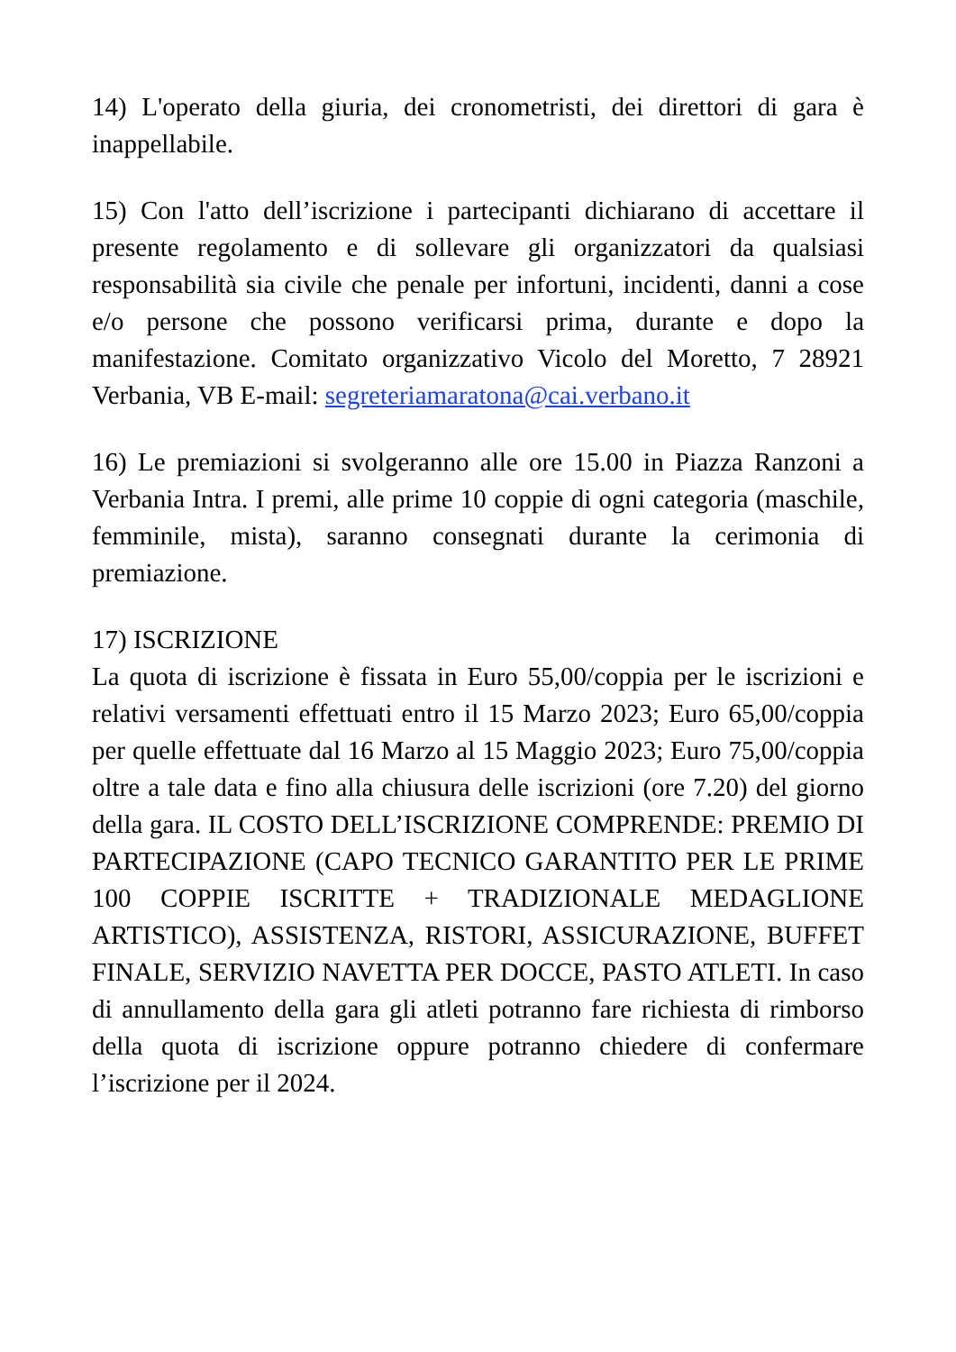14) L'operato della giuria, dei cronometristi, dei direttori di gara è inappellabile.
15) Con l'atto dell’iscrizione i partecipanti dichiarano di accettare il presente regolamento e di sollevare gli organizzatori da qualsiasi responsabilità sia civile che penale per infortuni, incidenti, danni a cose e/o persone che possono verificarsi prima, durante e dopo la manifestazione. Comitato organizzativo Vicolo del Moretto, 7 28921 Verbania, VB E-mail: segreteriamaratona@cai.verbano.it
16) Le premiazioni si svolgeranno alle ore 15.00 in Piazza Ranzoni a Verbania Intra. I premi, alle prime 10 coppie di ogni categoria (maschile, femminile, mista), saranno consegnati durante la cerimonia di premiazione.
17) ISCRIZIONE
La quota di iscrizione è fissata in Euro 55,00/coppia per le iscrizioni e relativi versamenti effettuati entro il 15 Marzo 2023; Euro 65,00/coppia per quelle effettuate dal 16 Marzo al 15 Maggio 2023; Euro 75,00/coppia oltre a tale data e fino alla chiusura delle iscrizioni (ore 7.20) del giorno della gara. IL COSTO DELL’ISCRIZIONE COMPRENDE: PREMIO DI PARTECIPAZIONE (CAPO TECNICO GARANTITO PER LE PRIME 100 COPPIE ISCRITTE + TRADIZIONALE MEDAGLIONE ARTISTICO), ASSISTENZA, RISTORI, ASSICURAZIONE, BUFFET FINALE, SERVIZIO NAVETTA PER DOCCE, PASTO ATLETI. In caso di annullamento della gara gli atleti potranno fare richiesta di rimborso della quota di iscrizione oppure potranno chiedere di confermare l’iscrizione per il 2024.